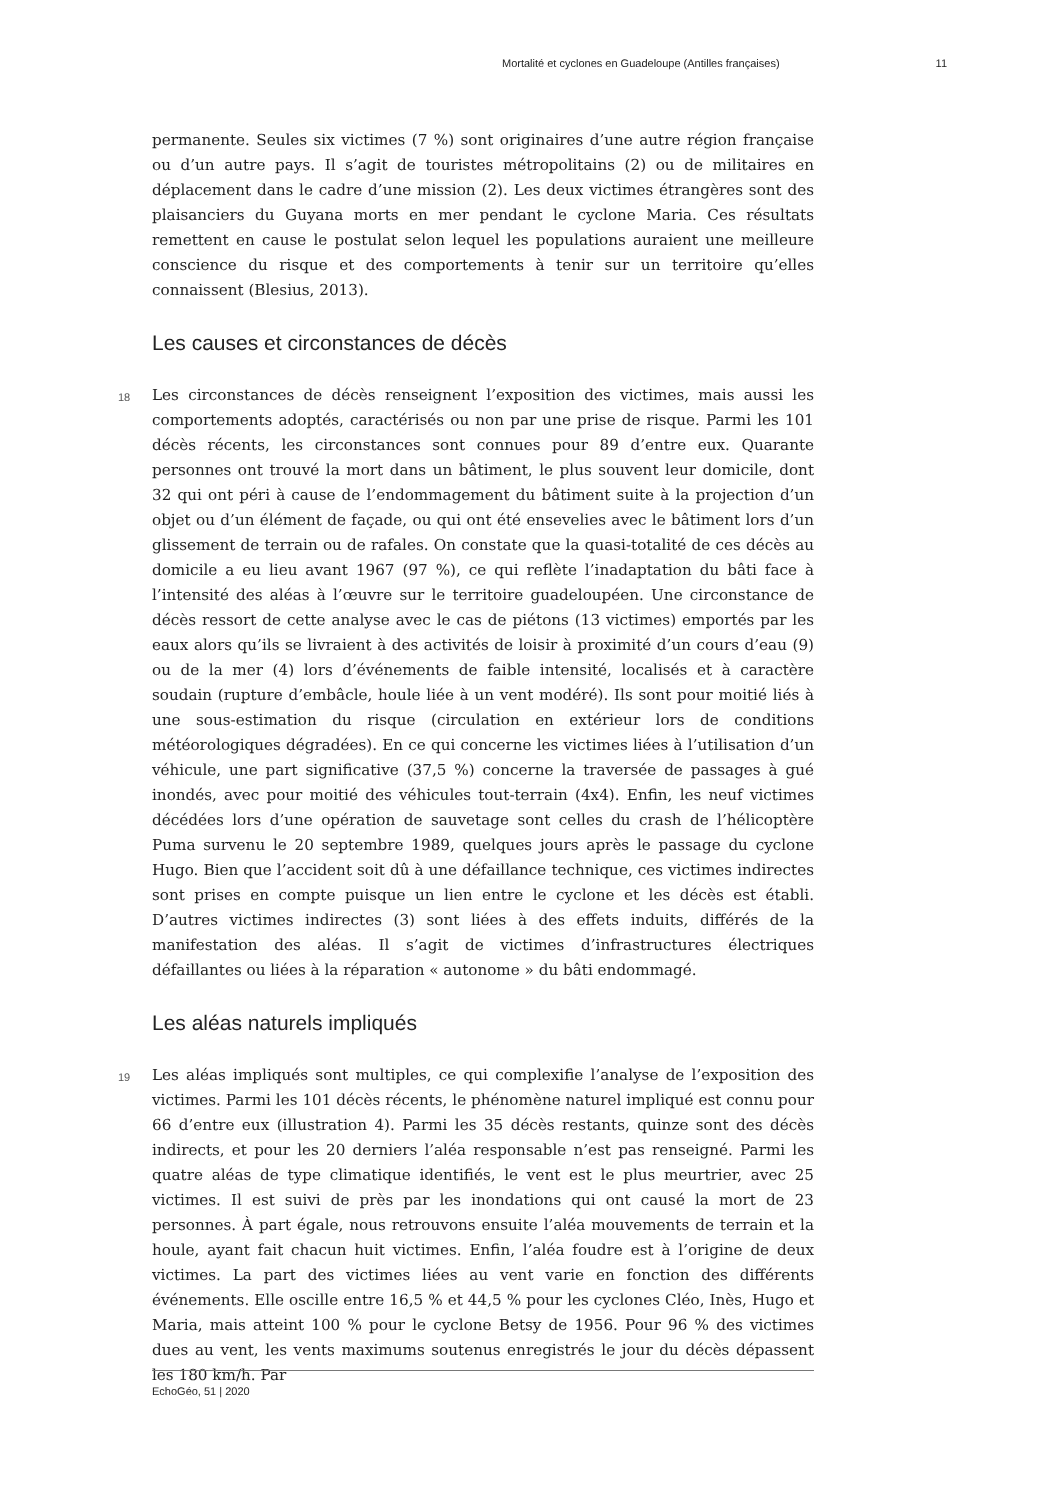Mortalité et cyclones en Guadeloupe (Antilles françaises) 11
permanente. Seules six victimes (7 %) sont originaires d’une autre région française ou d’un autre pays. Il s’agit de touristes métropolitains (2) ou de militaires en déplacement dans le cadre d’une mission (2). Les deux victimes étrangères sont des plaisanciers du Guyana morts en mer pendant le cyclone Maria. Ces résultats remettent en cause le postulat selon lequel les populations auraient une meilleure conscience du risque et des comportements à tenir sur un territoire qu’elles connaissent (Blesius, 2013).
Les causes et circonstances de décès
18 Les circonstances de décès renseignent l’exposition des victimes, mais aussi les comportements adoptés, caractérisés ou non par une prise de risque. Parmi les 101 décès récents, les circonstances sont connues pour 89 d’entre eux. Quarante personnes ont trouvé la mort dans un bâtiment, le plus souvent leur domicile, dont 32 qui ont péri à cause de l’endommagement du bâtiment suite à la projection d’un objet ou d’un élément de façade, ou qui ont été ensevelies avec le bâtiment lors d’un glissement de terrain ou de rafales. On constate que la quasi-totalité de ces décès au domicile a eu lieu avant 1967 (97 %), ce qui reflète l’inadaptation du bâti face à l’intensité des aléas à l’œuvre sur le territoire guadeloupéen. Une circonstance de décès ressort de cette analyse avec le cas de piétons (13 victimes) emportés par les eaux alors qu’ils se livraient à des activités de loisir à proximité d’un cours d’eau (9) ou de la mer (4) lors d’événements de faible intensité, localisés et à caractère soudain (rupture d’embâcle, houle liée à un vent modéré). Ils sont pour moitié liés à une sous-estimation du risque (circulation en extérieur lors de conditions météorologiques dégradées). En ce qui concerne les victimes liées à l’utilisation d’un véhicule, une part significative (37,5 %) concerne la traversée de passages à gué inondés, avec pour moitié des véhicules tout-terrain (4x4). Enfin, les neuf victimes décédées lors d’une opération de sauvetage sont celles du crash de l’hélicoptère Puma survenu le 20 septembre 1989, quelques jours après le passage du cyclone Hugo. Bien que l’accident soit dû à une défaillance technique, ces victimes indirectes sont prises en compte puisque un lien entre le cyclone et les décès est établi. D’autres victimes indirectes (3) sont liées à des effets induits, différés de la manifestation des aléas. Il s’agit de victimes d’infrastructures électriques défaillantes ou liées à la réparation « autonome » du bâti endommagé.
Les aléas naturels impliqués
19 Les aléas impliqués sont multiples, ce qui complexifie l’analyse de l’exposition des victimes. Parmi les 101 décès récents, le phénomène naturel impliqué est connu pour 66 d’entre eux (illustration 4). Parmi les 35 décès restants, quinze sont des décès indirects, et pour les 20 derniers l’aléa responsable n’est pas renseigné. Parmi les quatre aléas de type climatique identifiés, le vent est le plus meurtrier, avec 25 victimes. Il est suivi de près par les inondations qui ont causé la mort de 23 personnes. À part égale, nous retrouvons ensuite l’aléa mouvements de terrain et la houle, ayant fait chacun huit victimes. Enfin, l’aléa foudre est à l’origine de deux victimes. La part des victimes liées au vent varie en fonction des différents événements. Elle oscille entre 16,5 % et 44,5 % pour les cyclones Cléo, Inès, Hugo et Maria, mais atteint 100 % pour le cyclone Betsy de 1956. Pour 96 % des victimes dues au vent, les vents maximums soutenus enregistrés le jour du décès dépassent les 180 km/h. Par
EchoGéo, 51 | 2020